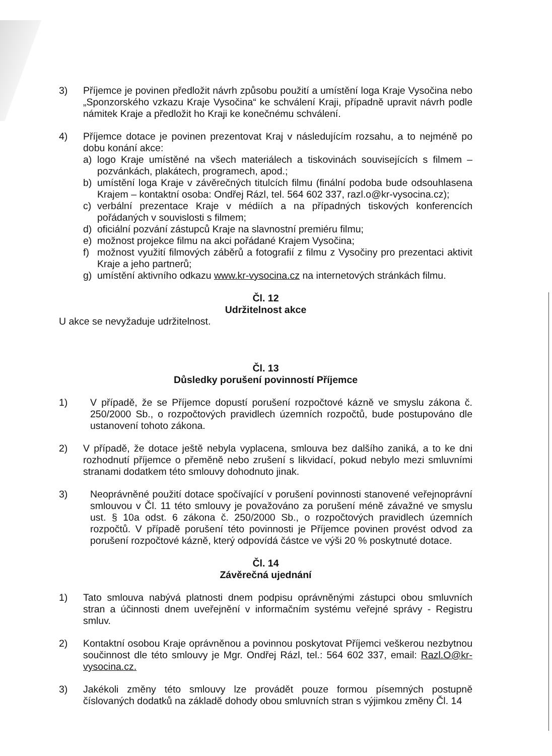3) Příjemce je povinen předložit návrh způsobu použití a umístění loga Kraje Vysočina nebo „Sponzorského vzkazu Kraje Vysočina“ ke schválení Kraji, případně upravit návrh podle námitek Kraje a předložit ho Kraji ke konečnému schválení.
4) Příjemce dotace je povinen prezentovat Kraj v následujícím rozsahu, a to nejméně po dobu konání akce:
a) logo Kraje umístěné na všech materiálech a tiskovinách souvisejících s filmem – pozvánkách, plakátech, programech, apod.;
b) umístění loga Kraje v závěrečných titulcích filmu (finální podoba bude odsouhlasena Krajem – kontaktní osoba: Ondřej Rázl, tel. 564 602 337, razl.o@kr-vysocina.cz);
c) verbální prezentace Kraje v médiích a na případných tiskových konferencích pořádaných v souvislosti s filmem;
d) oficiální pozvání zástupců Kraje na slavnostní premiéru filmu;
e) možnost projekce filmu na akci pořádané Krajem Vysočina;
f) možnost využití filmových záběrů a fotografií z filmu z Vysočiny pro prezentaci aktivit Kraje a jeho partnerů;
g) umístění aktivního odkazu www.kr-vysocina.cz na internetových stránkách filmu.
Čl. 12
Udržitelnost akce
U akce se nevyžaduje udržitelnost.
Čl. 13
Důsledky porušení povinností Příjemce
1) V případě, že se Příjemce dopustí porušení rozpočtové kázně ve smyslu zákona č. 250/2000 Sb., o rozpočtových pravidlech územních rozpočtů, bude postupováno dle ustanovení tohoto zákona.
2) V případě, že dotace ještě nebyla vyplacena, smlouva bez dalšího zaniká, a to ke dni rozhodnutí příjemce o přeměně nebo zrušení s likvidací, pokud nebylo mezi smluvními stranami dodatkem této smlouvy dohodnuto jinak.
3) Neoprávněné použití dotace spočívající v porušení povinnosti stanovené veřejnoprávní smlouvou v Čl. 11 této smlouvy je považováno za porušení méně závažné ve smyslu ust. § 10a odst. 6 zákona č. 250/2000 Sb., o rozpočtových pravidlech územních rozpočtů. V případě porušení této povinnosti je Příjemce povinen provést odvod za porušení rozpočtové kázně, který odpovídá částce ve výši 20 % poskytnuté dotace.
Čl. 14
Závěrečná ujednání
1) Tato smlouva nabývá platnosti dnem podpisu oprávněnými zástupci obou smluvních stran a účinnosti dnem uveřejnění v informačním systému veřejné správy - Registru smluv.
2) Kontaktní osobou Kraje oprávněnou a povinnou poskytovat Příjemci veškerou nezbytnou součinnost dle této smlouvy je Mgr. Ondřej Rázl, tel.: 564 602 337, email: Razl.O@kr-vysocina.cz.
3) Jakékoli změny této smlouvy lze provádět pouze formou písemných postupně číslovaných dodatků na základě dohody obou smluvních stran s výjimkou změny Čl. 14